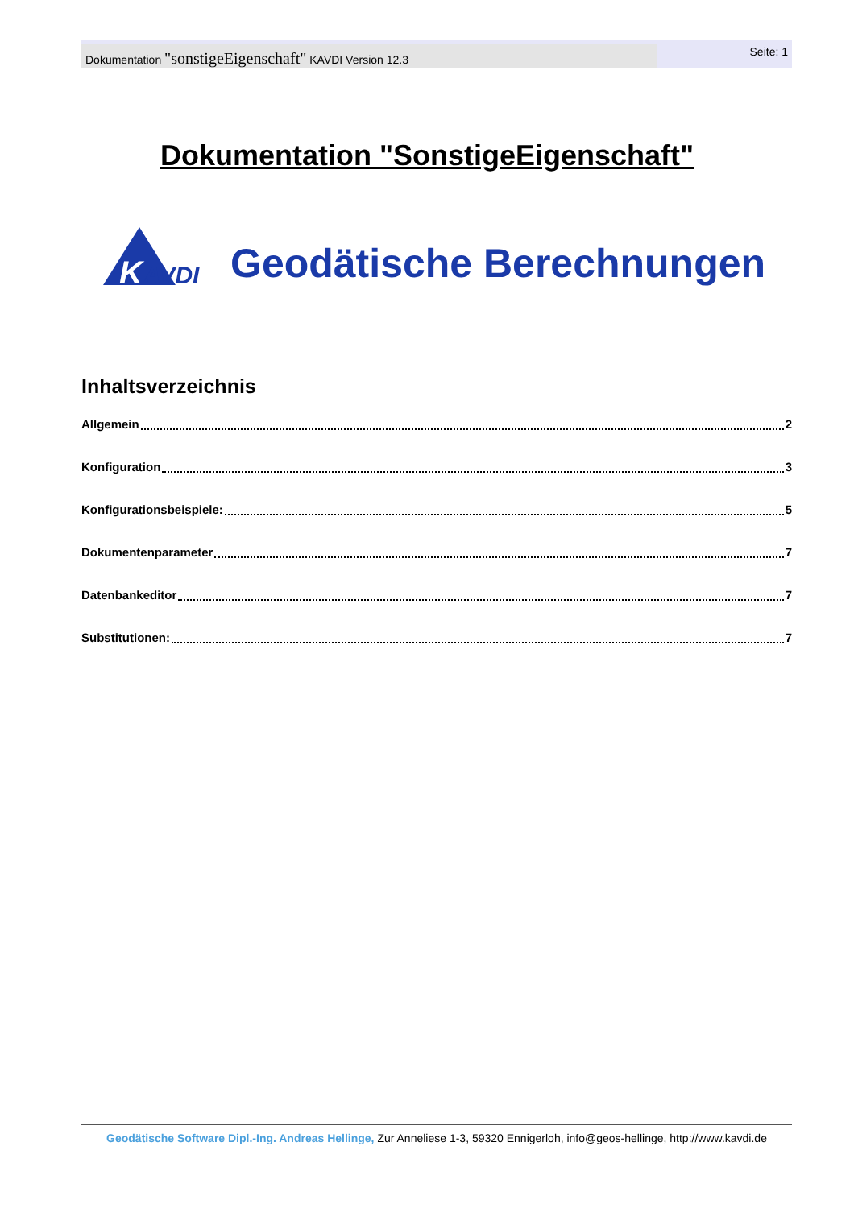Dokumentation "sonstigeEigenschaft" KAVDI Version 12.3
Seite: 1
Dokumentation "SonstigeEigenschaft"
K
AVDI
Geodätische Berechnungen
Inhaltsverzeichnis
Allgemein 2
Konfiguration 3
Konfigurationsbeispiele: 5
Dokumentenparameter 7
Datenbankeditor 7
Substitutionen: 7
Geodätische Software Dipl.-Ing. Andreas Hellinge, Zur Anneliese 1-3, 59320 Ennigerloh, info@geos-hellinge, http://www.kavdi.de